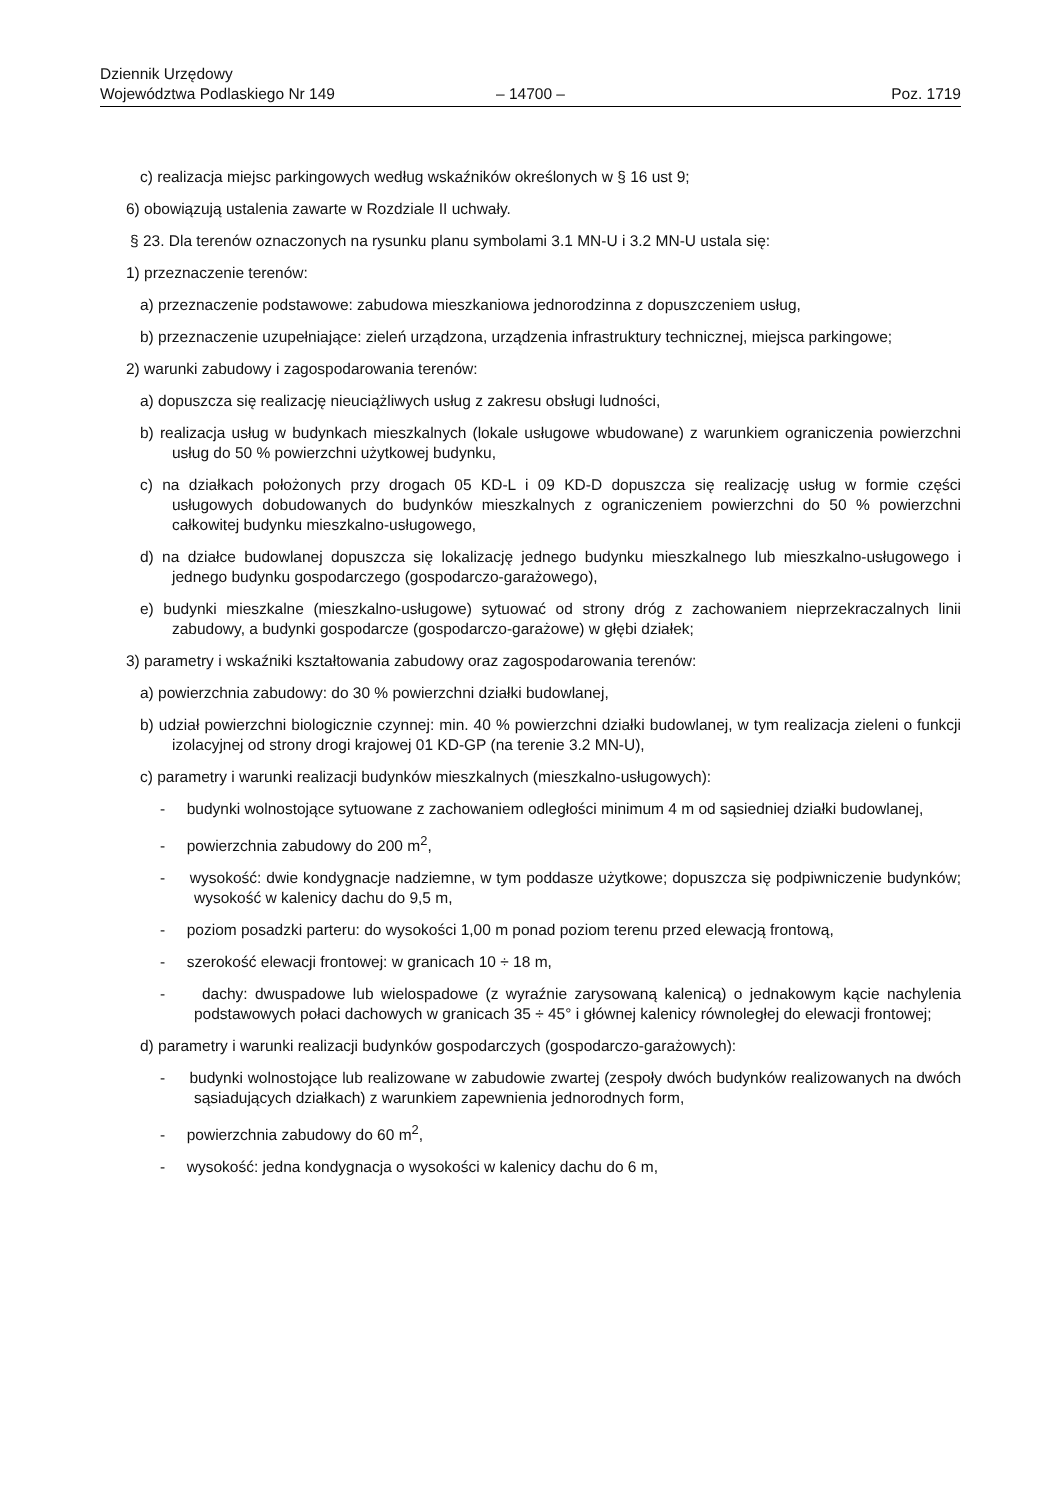Dziennik Urzędowy
Województwa Podlaskiego Nr 149
– 14700 –
Poz. 1719
c) realizacja miejsc parkingowych według wskaźników określonych w § 16 ust 9;
6) obowiązują ustalenia zawarte w Rozdziale II uchwały.
§ 23. Dla terenów oznaczonych na rysunku planu symbolami 3.1 MN-U i 3.2 MN-U ustala się:
1) przeznaczenie terenów:
a) przeznaczenie podstawowe: zabudowa mieszkaniowa jednorodzinna z dopuszczeniem usług,
b) przeznaczenie uzupełniające: zieleń urządzona, urządzenia infrastruktury technicznej, miejsca parkingowe;
2) warunki zabudowy i zagospodarowania terenów:
a) dopuszcza się realizację nieuciążliwych usług z zakresu obsługi ludności,
b) realizacja usług w budynkach mieszkalnych (lokale usługowe wbudowane) z warunkiem ograniczenia powierzchni usług do 50 % powierzchni użytkowej budynku,
c) na działkach położonych przy drogach 05 KD-L i 09 KD-D dopuszcza się realizację usług w formie części usługowych dobudowanych do budynków mieszkalnych z ograniczeniem powierzchni do 50 % powierzchni całkowitej budynku mieszkalno-usługowego,
d) na działce budowlanej dopuszcza się lokalizację jednego budynku mieszkalnego lub mieszkalno-usługowego i jednego budynku gospodarczego (gospodarczo-garażowego),
e) budynki mieszkalne (mieszkalno-usługowe) sytuować od strony dróg z zachowaniem nieprzekraczalnych linii zabudowy, a budynki gospodarcze (gospodarczo-garażowe) w głębi działek;
3) parametry i wskaźniki kształtowania zabudowy oraz zagospodarowania terenów:
a) powierzchnia zabudowy: do 30 % powierzchni działki budowlanej,
b) udział powierzchni biologicznie czynnej: min. 40 % powierzchni działki budowlanej, w tym realizacja zieleni o funkcji izolacyjnej od strony drogi krajowej 01 KD-GP (na terenie 3.2 MN-U),
c) parametry i warunki realizacji budynków mieszkalnych (mieszkalno-usługowych):
- budynki wolnostojące sytuowane z zachowaniem odległości minimum 4 m od sąsiedniej działki budowlanej,
- powierzchnia zabudowy do 200 m<sup>2</sup>,
- wysokość: dwie kondygnacje nadziemne, w tym poddasze użytkowe; dopuszcza się podpiwniczenie budynków; wysokość w kalenicy dachu do 9,5 m,
- poziom posadzki parteru: do wysokości 1,00 m ponad poziom terenu przed elewacją frontową,
- szerokość elewacji frontowej: w granicach 10 ÷ 18 m,
- dachy: dwuspadowe lub wielospadowe (z wyraźnie zarysowaną kalenicą) o jednakowym kącie nachylenia podstawowych połaci dachowych w granicach 35 ÷ 45° i głównej kalenicy równoległej do elewacji frontowej;
d) parametry i warunki realizacji budynków gospodarczych (gospodarczo-garażowych):
- budynki wolnostojące lub realizowane w zabudowie zwartej (zespoły dwóch budynków realizowanych na dwóch sąsiadujących działkach) z warunkiem zapewnienia jednorodnych form,
- powierzchnia zabudowy do 60 m<sup>2</sup>,
- wysokość: jedna kondygnacja o wysokości w kalenicy dachu do 6 m,